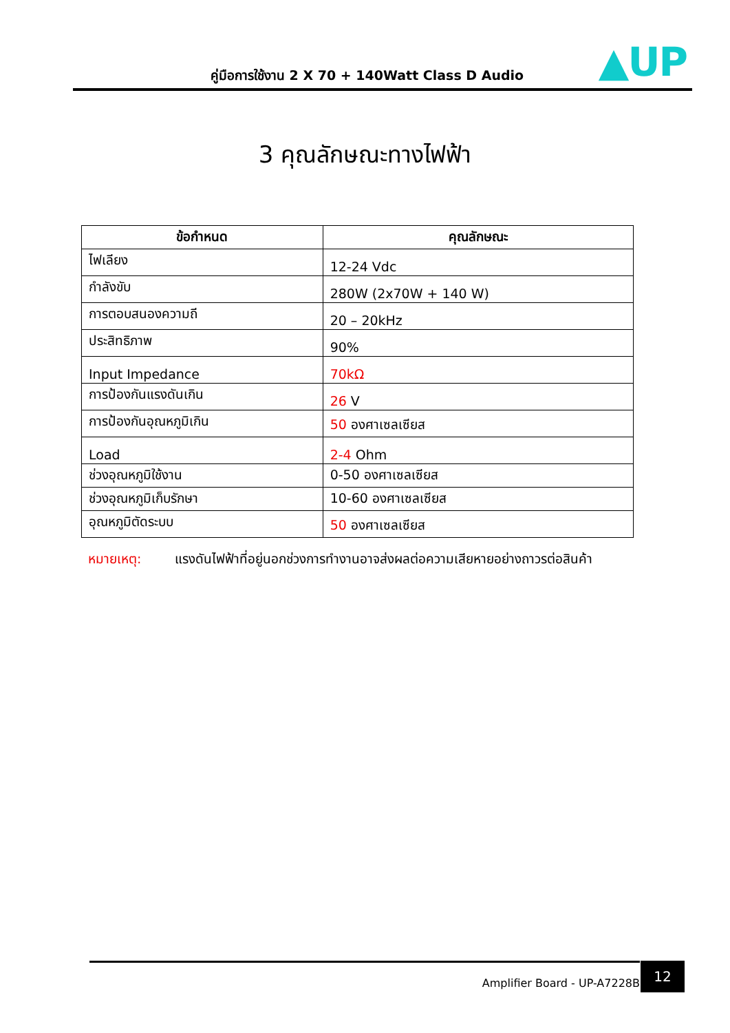คู่มือการใช้งาน 2 X 70 + 140Watt Class D Audio
▲UP
3 คุณลักษณะทางไฟฟ้า
| ข้อกำหนด | คุณลักษณะ |
| --- | --- |
| ไฟเลียง | 12-24 Vdc |
| กำลังขับ | 280W (2x70W + 140 W) |
| การตอบสนองความถี | 20 – 20kHz |
| ประสิทธิภาพ | 90% |
| Input Impedance | 70kΩ |
| การป้องกันแรงดันเกิน | 26 V |
| การป้องกันอุณหภูมิเกิน | 50 องศาเซลเซียส |
| Load | 2-4 Ohm |
| ช่วงอุณหภูมิใช้งาน | 0-50 องศาเซลเซียส |
| ช่วงอุณหภูมิเก็บรักษา | 10-60 องศาเซลเซียส |
| อุณหภูมิตัดระบบ | 50 องศาเซลเซียส |
หมายเหตุ: แรงดันไฟฟ้าที่อยู่นอกช่วงการทำงานอาจส่งผลต่อความเสียหายอย่างถาวรต่อสินค้า
Amplifier Board - UP-A7228B 12